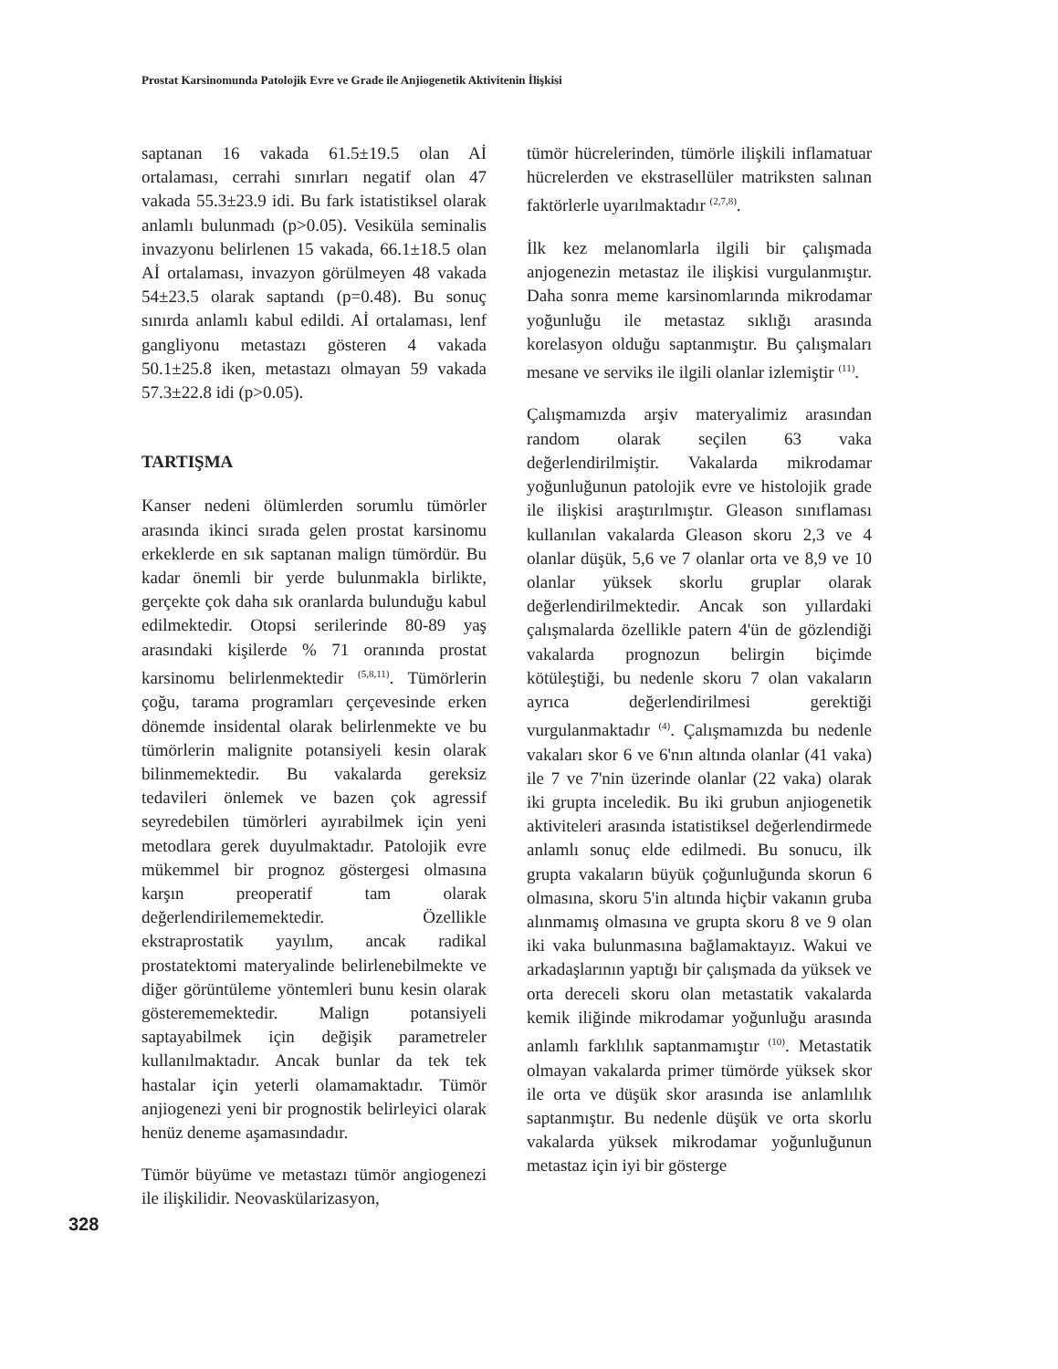Prostat Karsinomunda Patolojik Evre ve Grade ile Anjiogenetik Aktivitenin İlişkisi
saptanan 16 vakada 61.5±19.5 olan Aİ ortalaması, cerrahi sınırları negatif olan 47 vakada 55.3±23.9 idi. Bu fark istatistiksel olarak anlamlı bulunmadı (p>0.05). Vesiküla seminalis invazyonu belirlenen 15 vakada, 66.1±18.5 olan Aİ ortalaması, invazyon görülmeyen 48 vakada 54±23.5 olarak saptandı (p=0.48). Bu sonuç sınırda anlamlı kabul edildi. Aİ ortalaması, lenf gangliyonu metastazı gösteren 4 vakada 50.1±25.8 iken, metastazı olmayan 59 vakada 57.3±22.8 idi (p>0.05).
TARTIŞMA
Kanser nedeni ölümlerden sorumlu tümörler arasında ikinci sırada gelen prostat karsinomu erkeklerde en sık saptanan malign tümördür. Bu kadar önemli bir yerde bulunmakla birlikte, gerçekte çok daha sık oranlarda bulunduğu kabul edilmektedir. Otopsi serilerinde 80-89 yaş arasındaki kişilerde % 71 oranında prostat karsinomu belirlenmektedir <sup>(5,8,11)</sup>. Tümörlerin çoğu, tarama programları çerçevesinde erken dönemde insidental olarak belirlenmekte ve bu tümörlerin malignite potansiyeli kesin olarak bilinmemektedir. Bu vakalarda gereksiz tedavileri önlemek ve bazen çok agressif seyredebilen tümörleri ayırabilmek için yeni metodlara gerek duyulmaktadır. Patolojik evre mükemmel bir prognoz göstergesi olmasına karşın preoperatif tam olarak değerlendirilememektedir. Özellikle ekstraprostatik yayılım, ancak radikal prostatektomi materyalinde belirlenebilmekte ve diğer görüntüleme yöntemleri bunu kesin olarak gösterememektedir. Malign potansiyeli saptayabilmek için değişik parametreler kullanılmaktadır. Ancak bunlar da tek tek hastalar için yeterli olamamaktadır. Tümör anjiogenezi yeni bir prognostik belirleyici olarak henüz deneme aşamasındadır.
Tümör büyüme ve metastazı tümör angiogenezi ile ilişkilidir. Neovaskülarizasyon,
tümör hücrelerinden, tümörle ilişkili inflamatuar hücrelerden ve ekstrasellüler matriksten salınan faktörlerle uyarılmaktadır <sup>(2,7,8)</sup>.
İlk kez melanomlarla ilgili bir çalışmada anjogenezin metastaz ile ilişkisi vurgulanmıştır. Daha sonra meme karsinomlarında mikrodamar yoğunluğu ile metastaz sıklığı arasında korelasyon olduğu saptanmıştır. Bu çalışmaları mesane ve serviks ile ilgili olanlar izlemiştir <sup>(11)</sup>.
Çalışmamızda arşiv materyalimiz arasından random olarak seçilen 63 vaka değerlendirilmiştir. Vakalarda mikrodamar yoğunluğunun patolojik evre ve histolojik grade ile ilişkisi araştırılmıştır. Gleason sınıflaması kullanılan vakalarda Gleason skoru 2,3 ve 4 olanlar düşük, 5,6 ve 7 olanlar orta ve 8,9 ve 10 olanlar yüksek skorlu gruplar olarak değerlendirilmektedir. Ancak son yıllardaki çalışmalarda özellikle patern 4'ün de gözlendiği vakalarda prognozun belirgin biçimde kötüleştiği, bu nedenle skoru 7 olan vakaların ayrıca değerlendirilmesi gerektiği vurgulanmaktadır <sup>(4)</sup>. Çalışmamızda bu nedenle vakaları skor 6 ve 6'nın altında olanlar (41 vaka) ile 7 ve 7'nin üzerinde olanlar (22 vaka) olarak iki grupta inceledik. Bu iki grubun anjiogenetik aktiviteleri arasında istatistiksel değerlendirmede anlamlı sonuç elde edilmedi. Bu sonucu, ilk grupta vakaların büyük çoğunluğunda skorun 6 olmasına, skoru 5'in altında hiçbir vakanın gruba alınmamış olmasına ve grupta skoru 8 ve 9 olan iki vaka bulunmasına bağlamaktayız. Wakui ve arkadaşlarının yaptığı bir çalışmada da yüksek ve orta dereceli skoru olan metastatik vakalarda kemik iliğinde mikrodamar yoğunluğu arasında anlamlı farklılık saptanmamıştır <sup>(10)</sup>. Metastatik olmayan vakalarda primer tümörde yüksek skor ile orta ve düşük skor arasında ise anlamlılık saptanmıştır. Bu nedenle düşük ve orta skorlu vakalarda yüksek mikrodamar yoğunluğunun metastaz için iyi bir gösterge
328